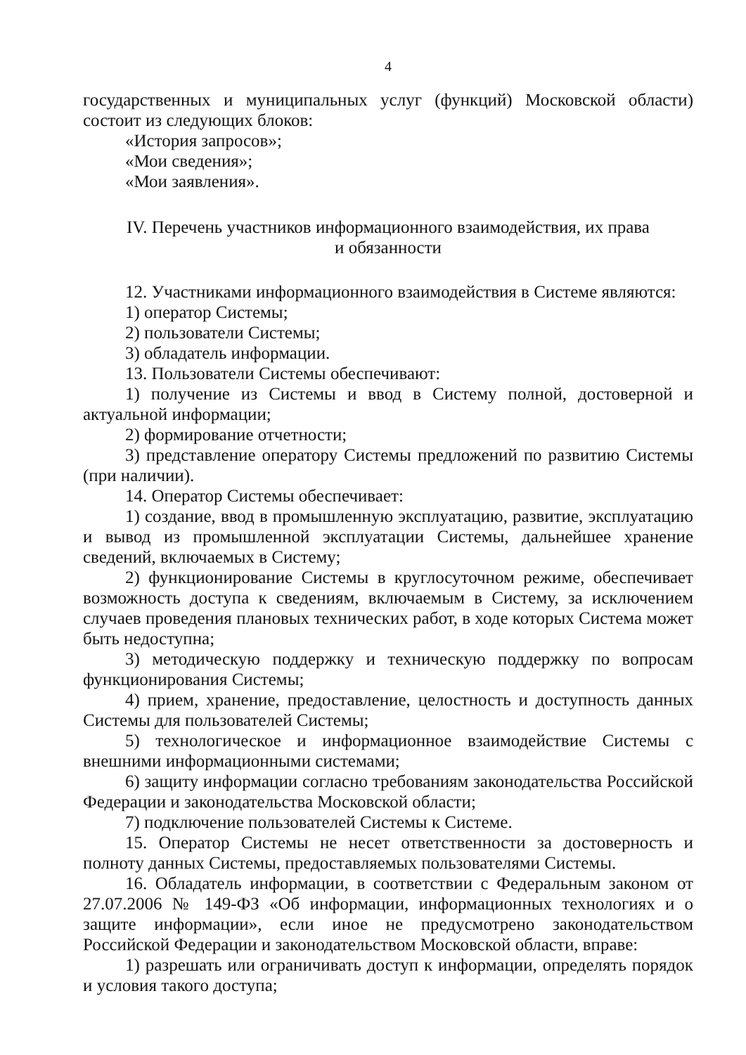4
государственных и муниципальных услуг (функций) Московской области) состоит из следующих блоков:
«История запросов»;
«Мои сведения»;
«Мои заявления».
IV. Перечень участников информационного взаимодействия, их права
и обязанности
12. Участниками информационного взаимодействия в Системе являются:
1) оператор Системы;
2) пользователи Системы;
3) обладатель информации.
13. Пользователи Системы обеспечивают:
1) получение из Системы и ввод в Систему полной, достоверной и актуальной информации;
2) формирование отчетности;
3) представление оператору Системы предложений по развитию Системы (при наличии).
14. Оператор Системы обеспечивает:
1) создание, ввод в промышленную эксплуатацию, развитие, эксплуатацию и вывод из промышленной эксплуатации Системы, дальнейшее хранение сведений, включаемых в Систему;
2) функционирование Системы в круглосуточном режиме, обеспечивает возможность доступа к сведениям, включаемым в Систему, за исключением случаев проведения плановых технических работ, в ходе которых Система может быть недоступна;
3) методическую поддержку и техническую поддержку по вопросам функционирования Системы;
4) прием, хранение, предоставление, целостность и доступность данных Системы для пользователей Системы;
5) технологическое и информационное взаимодействие Системы с внешними информационными системами;
6) защиту информации согласно требованиям законодательства Российской Федерации и законодательства Московской области;
7) подключение пользователей Системы к Системе.
15. Оператор Системы не несет ответственности за достоверность и полноту данных Системы, предоставляемых пользователями Системы.
16. Обладатель информации, в соответствии с Федеральным законом от 27.07.2006 № 149-ФЗ «Об информации, информационных технологиях и о защите информации», если иное не предусмотрено законодательством Российской Федерации и законодательством Московской области, вправе:
1) разрешать или ограничивать доступ к информации, определять порядок и условия такого доступа;